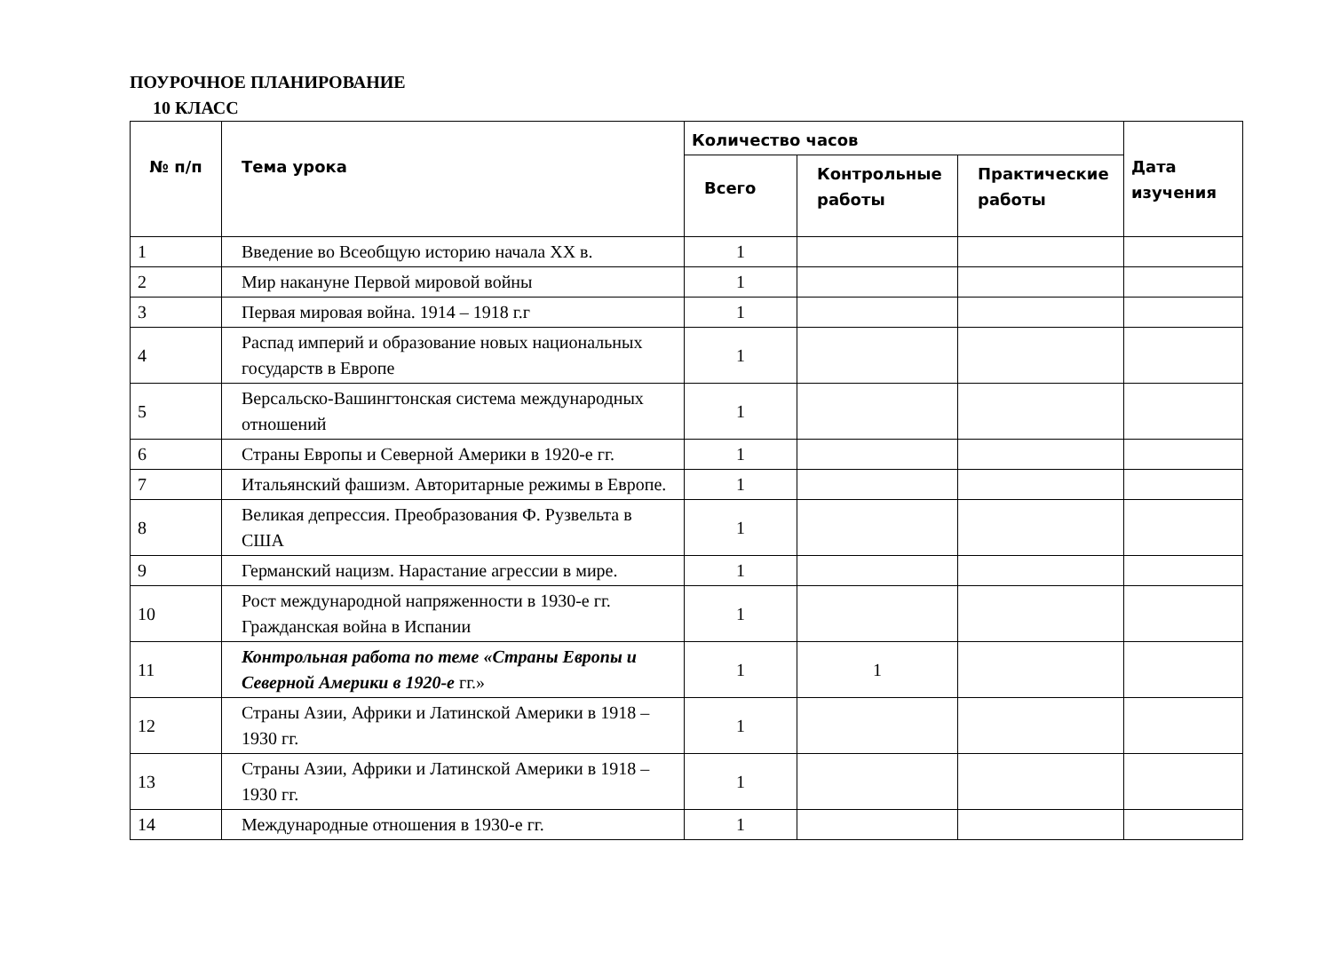ПОУРОЧНОЕ ПЛАНИРОВАНИЕ
10 КЛАСС
| № п/п | Тема урока | Количество часов | | | Дата изучения |
| --- | --- | --- | --- | --- | --- |
| | | Всего | Контрольные работы | Практические работы | |
| 1 | Введение во Всеобщую историю начала XX в. | 1 | | | |
| 2 | Мир накануне Первой мировой войны | 1 | | | |
| 3 | Первая мировая война. 1914 – 1918 г.г | 1 | | | |
| 4 | Распад империй и образование новых национальных государств в Европе | 1 | | | |
| 5 | Версальско-Вашингтонская система международных отношений | 1 | | | |
| 6 | Страны Европы и Северной Америки в 1920-е гг. | 1 | | | |
| 7 | Итальянский фашизм. Авторитарные режимы в Европе. | 1 | | | |
| 8 | Великая депрессия. Преобразования Ф. Рузвельта в США | 1 | | | |
| 9 | Германский нацизм. Нарастание агрессии в мире. | 1 | | | |
| 10 | Рост международной напряженности в 1930-е гг. Гражданская война в Испании | 1 | | | |
| 11 | Контрольная работа по теме «Страны Европы и Северной Америки в 1920-е гг.» | 1 | 1 | | |
| 12 | Страны Азии, Африки и Латинской Америки в 1918 – 1930 гг. | 1 | | | |
| 13 | Страны Азии, Африки и Латинской Америки в 1918 – 1930 гг. | 1 | | | |
| 14 | Международные отношения в 1930-е гг. | 1 | | | |